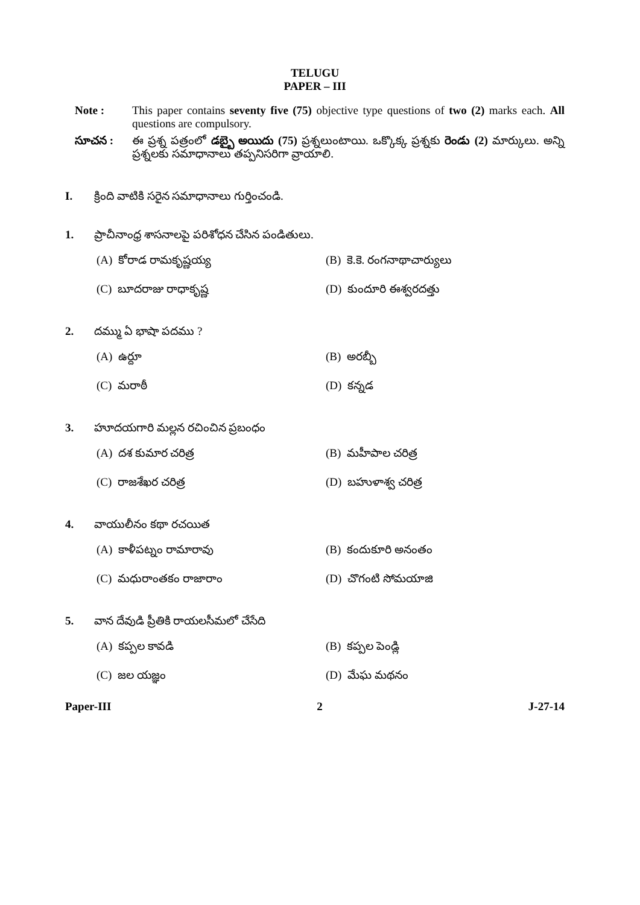TELUGU
PAPER – III
Note : This paper contains seventy five (75) objective type questions of two (2) marks each. All questions are compulsory.
సూచన : ఈ ప్రశ్న పత్రంలో డబ్బై అయిదు (75) ప్రశ్నలుంటాయి. ఒక్కొక్క ప్రశ్నకు రెండు (2) మార్కులు. అన్ని ప్రశ్నలకు సమాధానాలు తప్పనిసరిగా వ్రాయాలి.
I. క్రింది వాటికి సరైన సమాధానాలు గుర్తించండి.
1. ప్రాచీనాంధ్ర శాసనాలపై పరిశోధన చేసిన పండితులు.
(A) కోరాడ రామకృష్ణయ్య
(B) కె.కె. రంగనాథాచార్యులు
(C) బూదరాజు రాధాకృష్ణ
(D) కుందూరి ఈశ్వరదత్తు
2. దమ్ము ఏ భాషా పదము ?
(A) ఉర్దూ
(B) అరబ్బీ
(C) మరాఠీ
(D) కన్నడ
3. హూదయగారి మల్లన రచించిన ప్రబంధం
(A) దశ కుమార చరిత్ర
(B) మహీపాల చరిత్ర
(C) రాజశేఖర చరిత్ర
(D) బహుళాశ్వ చరిత్ర
4. వాయులీనం కథా రచయిత
(A) కాళీపట్నం రామారావు
(B) కందుకూరి అనంతం
(C) మధురాంతకం రాజారాం
(D) చొగంటి సోమయాజి
5. వాన దేవుడి ప్రీతికి రాయలసీమలో చేసేది
(A) కప్పల కావడి
(B) కప్పల పెండ్లి
(C) జల యజ్ఞం
(D) మేఘ మథనం
Paper-III 2 J-27-14